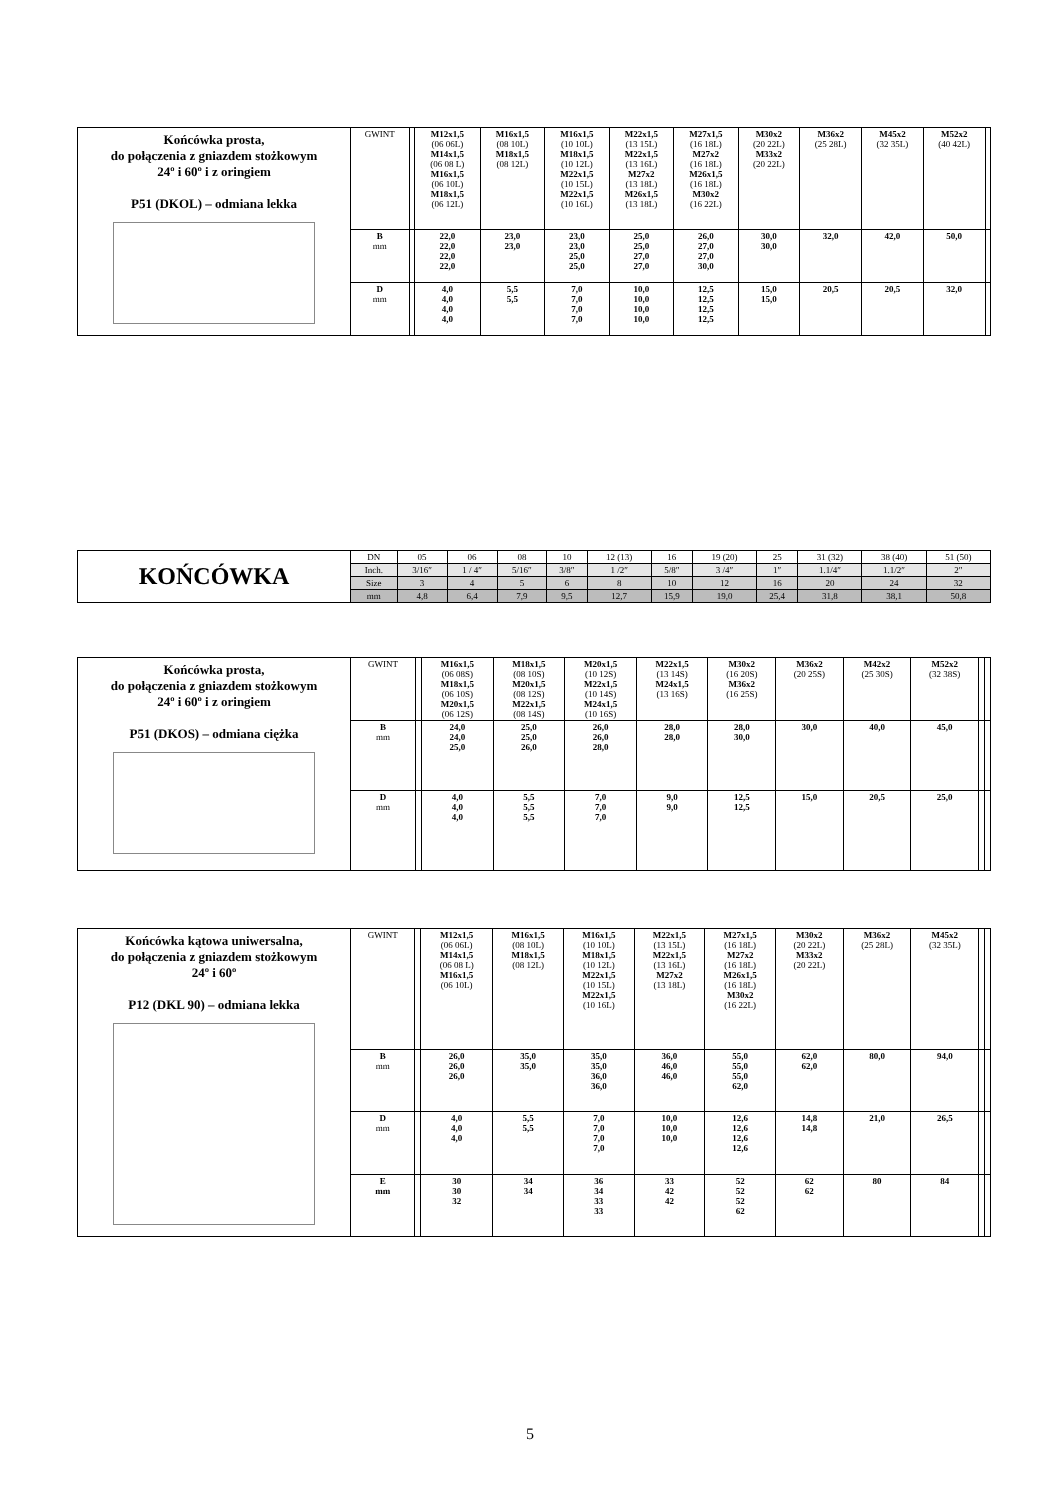| Końcówka prosta, do połączenia z gniazdem stożkowym 24º i 60º i z oringiem P51 (DKOL) – odmiana lekka | GWINT | | M12x1,5 (06 06L) M14x1,5 (06 08 L) M16x1,5 (06 10L) M18x1,5 (06 12L) | M16x1,5 (08 10L) M18x1,5 (08 12L) | M16x1,5 (10 10L) M18x1,5 (10 12L) M22x1,5 (10 15L) M22x1,5 (10 16L) | M22x1,5 (13 15L) M22x1,5 (13 16L) M27x2 (13 18L) M26x1,5 (13 18L) | M27x1,5 (16 18L) M27x2 (16 18L) M26x1,5 (16 18L) M30x2 (16 22L) | M30x2 (20 22L) M33x2 (20 22L) | M36x2 (25 28L) | M45x2 (32 35L) | M52x2 (40 42L) | |
| | B mm | | 22,0 22,0 22,0 22,0 | 23,0 23,0 | 23,0 23,0 25,0 25,0 | 25,0 25,0 27,0 27,0 | 26,0 27,0 27,0 30,0 | 30,0 30,0 | 32,0 | 42,0 | 50,0 | |
| | D mm | | 4,0 4,0 4,0 4,0 | 5,5 5,5 | 7,0 7,0 7,0 7,0 | 10,0 10,0 10,0 10,0 | 12,5 12,5 12,5 12,5 | 15,0 15,0 | 20,5 | 20,5 | 32,0 | |
| KOŃCÓWKA | DN | 05 | 06 | 08 | 10 | 12 (13) | 16 | 19 (20) | 25 | 31 (32) | 38 (40) | 51 (50) |
| | Inch. | 3/16″ | 1 / 4″ | 5/16″ | 3/8″ | 1 /2″ | 5/8″ | 3 /4″ | 1″ | 1.1/4″ | 1.1/2″ | 2″ |
| | Size | 3 | 4 | 5 | 6 | 8 | 10 | 12 | 16 | 20 | 24 | 32 |
| | mm | 4,8 | 6,4 | 7,9 | 9,5 | 12,7 | 15,9 | 19,0 | 25,4 | 31,8 | 38,1 | 50,8 |
| Końcówka prosta, do połączenia z gniazdem stożkowym 24º i 60º i z oringiem P51 (DKOS) – odmiana ciężka | GWINT | | M16x1,5 (06 08S) M18x1,5 (06 10S) M20x1,5 (06 12S) | M18x1,5 (08 10S) M20x1,5 (08 12S) M22x1,5 (08 14S) | M20x1,5 (10 12S) M22x1,5 (10 14S) M24x1,5 (10 16S) | M22x1,5 (13 14S) M24x1,5 (13 16S) | M30x2 (16 20S) M36x2 (16 25S) | M36x2 (20 25S) | M42x2 (25 30S) | M52x2 (32 38S) | | |
| | B mm | | 24,0 24,0 25,0 | 25,0 25,0 26,0 | 26,0 26,0 28,0 | 28,0 28,0 | 28,0 30,0 | 30,0 | 40,0 | 45,0 | | |
| | D mm | | 4,0 4,0 4,0 | 5,5 5,5 5,5 | 7,0 7,0 7,0 | 9,0 9,0 | 12,5 12,5 | 15,0 | 20,5 | 25,0 | | |
| Końcówka kątowa uniwersalna, do połączenia z gniazdem stożkowym 24º i 60º P12 (DKL 90) – odmiana lekka | GWINT | | M12x1,5 (06 06L) M14x1,5 (06 08 L) M16x1,5 (06 10L) | M16x1,5 (08 10L) M18x1,5 (08 12L) | M16x1,5 (10 10L) M18x1,5 (10 12L) M22x1,5 (10 15L) M22x1,5 (10 16L) | M22x1,5 (13 15L) M22x1,5 (13 16L) M27x2 (13 18L) | M27x1,5 (16 18L) M27x2 (16 18L) M26x1,5 (16 18L) M30x2 (16 22L) | M30x2 (20 22L) M33x2 (20 22L) | M36x2 (25 28L) | M45x2 (32 35L) | | |
| | B mm | | 26,0 26,0 26,0 | 35,0 35,0 | 35,0 35,0 36,0 36,0 | 36,0 46,0 46,0 | 55,0 55,0 55,0 62,0 | 62,0 62,0 | 80,0 | 94,0 | | |
| | D mm | | 4,0 4,0 4,0 | 5,5 5,5 | 7,0 7,0 7,0 7,0 | 10,0 10,0 10,0 | 12,6 12,6 12,6 12,6 | 14,8 14,8 | 21,0 | 26,5 | | |
| | E mm | | 30 30 32 | 34 34 | 36 34 33 33 | 33 42 42 | 52 52 52 62 | 62 62 | 80 | 84 | | |
5